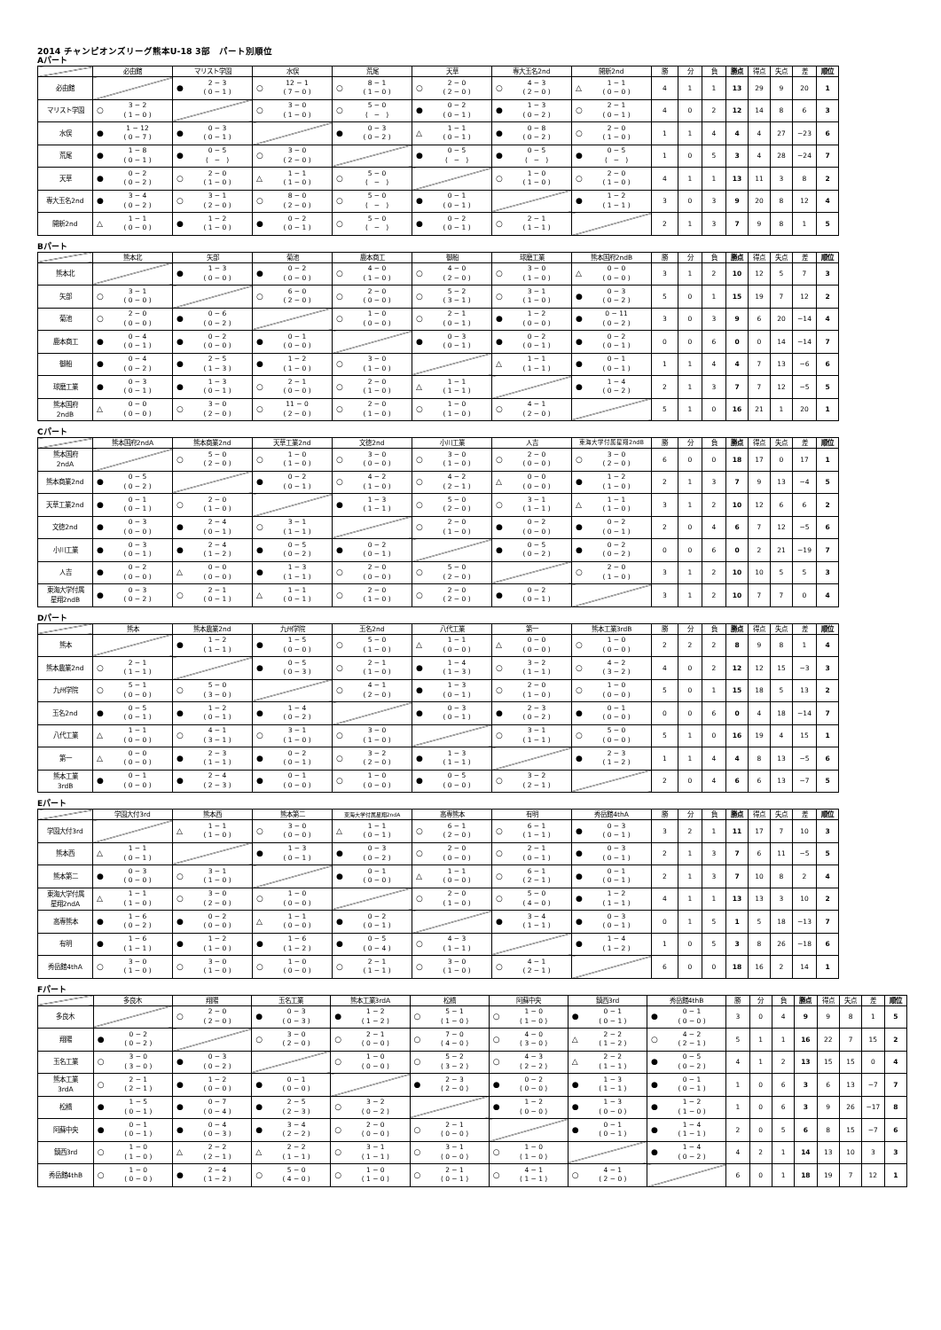2014 チャンピオンズリーグ熊本U-18 3部　パート別順位
Aパート
| | 必由館 | マリスト学園 | 水俣 | 荒尾 | 天草 | 専大玉名2nd | 開新2nd | 勝 | 分 | 負 | 勝点 | 得点 | 失点 | 差 | 順位 |
| --- | --- | --- | --- | --- | --- | --- | --- | --- | --- | --- | --- | --- | --- | --- | --- |
| 必由館 | | ● 2 − 3 ( 0 − 1 ) | ○ 12 − 1 ( 7 − 0 ) | ○ 8 − 1 ( 1 − 0 ) | ○ 2 − 0 ( 2 − 0 ) | ○ 4 − 3 ( 2 − 0 ) | △ 1 − 1 ( 0 − 0 ) | 4 | 1 | 1 | 13 | 29 | 9 | 20 | 1 |
| マリスト学園 | ○ 3 − 2 ( 1 − 0 ) | | ○ 3 − 0 ( 1 − 0 ) | ○ 5 − 0 ( − ) | ● 0 − 2 ( 0 − 1 ) | ● 1 − 3 ( 0 − 2 ) | ○ 2 − 1 ( 0 − 1 ) | 4 | 0 | 2 | 12 | 14 | 8 | 6 | 3 |
| 水俣 | ● 1 − 12 ( 0 − 7 ) | ● 0 − 3 ( 0 − 1 ) | | ● 0 − 3 ( 0 − 2 ) | △ 1 − 1 ( 0 − 1 ) | ● 0 − 8 ( 0 − 2 ) | ○ 2 − 0 ( 1 − 0 ) | 1 | 1 | 4 | 4 | 4 | 27 | −23 | 6 |
| 荒尾 | ● 1 − 8 ( 0 − 1 ) | ● 0 − 5 ( − ) | ○ 3 − 0 ( 2 − 0 ) | | ● 0 − 5 ( − ) | ● 0 − 5 ( − ) | ● 0 − 5 ( − ) | 1 | 0 | 5 | 3 | 4 | 28 | −24 | 7 |
| 天草 | ● 0 − 2 ( 0 − 2 ) | ○ 2 − 0 ( 1 − 0 ) | △ 1 − 1 ( 1 − 0 ) | ○ 5 − 0 ( − ) | | ○ 1 − 0 ( 1 − 0 ) | ○ 2 − 0 ( 1 − 0 ) | 4 | 1 | 1 | 13 | 11 | 3 | 8 | 2 |
| 専大玉名2nd | ● 3 − 4 ( 0 − 2 ) | ○ 3 − 1 ( 2 − 0 ) | ○ 8 − 0 ( 2 − 0 ) | ○ 5 − 0 ( − ) | ● 0 − 1 ( 0 − 1 ) | | ● 1 − 2 ( 1 − 1 ) | 3 | 0 | 3 | 9 | 20 | 8 | 12 | 4 |
| 開新2nd | △ 1 − 1 ( 0 − 0 ) | ● 1 − 2 ( 1 − 0 ) | ● 0 − 2 ( 0 − 1 ) | ○ 5 − 0 ( − ) | ● 0 − 2 ( 0 − 1 ) | ○ 2 − 1 ( 1 − 1 ) | | 2 | 1 | 3 | 7 | 9 | 8 | 1 | 5 |
Bパート
| | 熊本北 | 矢部 | 菊池 | 鹿本商工 | 御船 | 球磨工業 | 熊本国府2ndB | 勝 | 分 | 負 | 勝点 | 得点 | 失点 | 差 | 順位 |
| --- | --- | --- | --- | --- | --- | --- | --- | --- | --- | --- | --- | --- | --- | --- | --- |
| 熊本北 | | ● 1 − 3 ( 0 − 0 ) | ● 0 − 2 ( 0 − 0 ) | ○ 4 − 0 ( 1 − 0 ) | ○ 4 − 0 ( 2 − 0 ) | ○ 3 − 0 ( 1 − 0 ) | △ 0 − 0 ( 0 − 0 ) | 3 | 1 | 2 | 10 | 12 | 5 | 7 | 3 |
| 矢部 | ○ 3 − 1 ( 0 − 0 ) | | ○ 6 − 0 ( 2 − 0 ) | ○ 2 − 0 ( 0 − 0 ) | ○ 5 − 2 ( 3 − 1 ) | ○ 3 − 1 ( 1 − 0 ) | ● 0 − 3 ( 0 − 2 ) | 5 | 0 | 1 | 15 | 19 | 7 | 12 | 2 |
| 菊池 | ○ 2 − 0 ( 0 − 0 ) | ● 0 − 6 ( 0 − 2 ) | | ○ 1 − 0 ( 0 − 0 ) | ○ 2 − 1 ( 0 − 1 ) | ● 1 − 2 ( 0 − 0 ) | ● 0 − 11 ( 0 − 2 ) | 3 | 0 | 3 | 9 | 6 | 20 | −14 | 4 |
| 鹿本商工 | ● 0 − 4 ( 0 − 1 ) | ● 0 − 2 ( 0 − 0 ) | ● 0 − 1 ( 0 − 0 ) | | ● 0 − 3 ( 0 − 1 ) | ● 0 − 2 ( 0 − 1 ) | ● 0 − 2 ( 0 − 1 ) | 0 | 0 | 6 | 0 | 0 | 14 | −14 | 7 |
| 御船 | ● 0 − 4 ( 0 − 2 ) | ● 2 − 5 ( 1 − 3 ) | ● 1 − 2 ( 1 − 0 ) | ○ 3 − 0 ( 1 − 0 ) | | △ 1 − 1 ( 1 − 1 ) | ● 0 − 1 ( 0 − 1 ) | 1 | 1 | 4 | 4 | 7 | 13 | −6 | 6 |
| 球磨工業 | ● 0 − 3 ( 0 − 1 ) | ● 1 − 3 ( 0 − 1 ) | ○ 2 − 1 ( 0 − 0 ) | ○ 2 − 0 ( 1 − 0 ) | △ 1 − 1 ( 1 − 1 ) | | ● 1 − 4 ( 0 − 2 ) | 2 | 1 | 3 | 7 | 7 | 12 | −5 | 5 |
| 熊本国府 2ndB | △ 0 − 0 ( 0 − 0 ) | ○ 3 − 0 ( 2 − 0 ) | ○ 11 − 0 ( 2 − 0 ) | ○ 2 − 0 ( 1 − 0 ) | ○ 1 − 0 ( 1 − 0 ) | ○ 4 − 1 ( 2 − 0 ) | | 5 | 1 | 0 | 16 | 21 | 1 | 20 | 1 |
Cパート
| | 熊本国府2ndA | 熊本商業2nd | 天草工業2nd | 文徳2nd | 小川工業 | 人吉 | 東海大学付属星翔2ndB | 勝 | 分 | 負 | 勝点 | 得点 | 失点 | 差 | 順位 |
| --- | --- | --- | --- | --- | --- | --- | --- | --- | --- | --- | --- | --- | --- | --- | --- |
| 熊本国府 2ndA | | ○ 5 − 0 ( 2 − 0 ) | ○ 1 − 0 ( 1 − 0 ) | ○ 3 − 0 ( 0 − 0 ) | ○ 3 − 0 ( 1 − 0 ) | ○ 2 − 0 ( 0 − 0 ) | ○ 3 − 0 ( 2 − 0 ) | 6 | 0 | 0 | 18 | 17 | 0 | 17 | 1 |
| 熊本商業2nd | ● 0 − 5 ( 0 − 2 ) | | ● 0 − 2 ( 0 − 1 ) | ○ 4 − 2 ( 1 − 0 ) | ○ 4 − 2 ( 2 − 1 ) | △ 0 − 0 ( 0 − 0 ) | ● 1 − 2 ( 1 − 0 ) | 2 | 1 | 3 | 7 | 9 | 13 | −4 | 5 |
| 天草工業2nd | ● 0 − 1 ( 0 − 1 ) | ○ 2 − 0 ( 1 − 0 ) | | ● 1 − 3 ( 1 − 1 ) | ○ 5 − 0 ( 2 − 0 ) | ○ 3 − 1 ( 1 − 1 ) | △ 1 − 1 ( 1 − 0 ) | 3 | 1 | 2 | 10 | 12 | 6 | 6 | 2 |
| 文徳2nd | ● 0 − 3 ( 0 − 0 ) | ● 2 − 4 ( 0 − 1 ) | ○ 3 − 1 ( 1 − 1 ) | | ○ 2 − 0 ( 1 − 0 ) | ● 0 − 2 ( 0 − 0 ) | ● 0 − 2 ( 0 − 1 ) | 2 | 0 | 4 | 6 | 7 | 12 | −5 | 6 |
| 小川工業 | ● 0 − 3 ( 0 − 1 ) | ● 2 − 4 ( 1 − 2 ) | ● 0 − 5 ( 0 − 2 ) | ● 0 − 2 ( 0 − 1 ) | | ● 0 − 5 ( 0 − 2 ) | ● 0 − 2 ( 0 − 2 ) | 0 | 0 | 6 | 0 | 2 | 21 | −19 | 7 |
| 人吉 | ● 0 − 2 ( 0 − 0 ) | △ 0 − 0 ( 0 − 0 ) | ● 1 − 3 ( 1 − 1 ) | ○ 2 − 0 ( 0 − 0 ) | ○ 5 − 0 ( 2 − 0 ) | | ○ 2 − 0 ( 1 − 0 ) | 3 | 1 | 2 | 10 | 10 | 5 | 5 | 3 |
| 東海大学付属 星翔2ndB | ● 0 − 3 ( 0 − 2 ) | ○ 2 − 1 ( 0 − 1 ) | △ 1 − 1 ( 0 − 1 ) | ○ 2 − 0 ( 1 − 0 ) | ○ 2 − 0 ( 2 − 0 ) | ● 0 − 2 ( 0 − 1 ) | | 3 | 1 | 2 | 10 | 7 | 7 | 0 | 4 |
Dパート
| | 熊本 | 熊本農業2nd | 九州学院 | 玉名2nd | 八代工業 | 第一 | 熊本工業3rdB | 勝 | 分 | 負 | 勝点 | 得点 | 失点 | 差 | 順位 |
| --- | --- | --- | --- | --- | --- | --- | --- | --- | --- | --- | --- | --- | --- | --- | --- |
| 熊本 | | ● 1 − 2 ( 1 − 1 ) | ● 1 − 5 ( 0 − 0 ) | ○ 5 − 0 ( 1 − 0 ) | △ 1 − 1 ( 0 − 0 ) | △ 0 − 0 ( 0 − 0 ) | ○ 1 − 0 ( 0 − 0 ) | 2 | 2 | 2 | 8 | 9 | 8 | 1 | 4 |
| 熊本農業2nd | ○ 2 − 1 ( 1 − 1 ) | | ● 0 − 5 ( 0 − 3 ) | ○ 2 − 1 ( 1 − 0 ) | ● 1 − 4 ( 1 − 3 ) | ○ 3 − 2 ( 1 − 1 ) | ○ 4 − 2 ( 3 − 2 ) | 4 | 0 | 2 | 12 | 12 | 15 | −3 | 3 |
| 九州学院 | ○ 5 − 1 ( 0 − 0 ) | ○ 5 − 0 ( 3 − 0 ) | | ○ 4 − 1 ( 2 − 0 ) | ● 1 − 3 ( 0 − 1 ) | ○ 2 − 0 ( 1 − 0 ) | ○ 1 − 0 ( 0 − 0 ) | 5 | 0 | 1 | 15 | 18 | 5 | 13 | 2 |
| 玉名2nd | ● 0 − 5 ( 0 − 1 ) | ● 1 − 2 ( 0 − 1 ) | ● 1 − 4 ( 0 − 2 ) | | ● 0 − 3 ( 0 − 1 ) | ● 2 − 3 ( 0 − 2 ) | ● 0 − 1 ( 0 − 0 ) | 0 | 0 | 6 | 0 | 4 | 18 | −14 | 7 |
| 八代工業 | △ 1 − 1 ( 0 − 0 ) | ○ 4 − 1 ( 3 − 1 ) | ○ 3 − 1 ( 1 − 0 ) | ○ 3 − 0 ( 1 − 0 ) | | ○ 3 − 1 ( 1 − 1 ) | ○ 5 − 0 ( 0 − 0 ) | 5 | 1 | 0 | 16 | 19 | 4 | 15 | 1 |
| 第一 | △ 0 − 0 ( 0 − 0 ) | ● 2 − 3 ( 1 − 1 ) | ● 0 − 2 ( 0 − 1 ) | ○ 3 − 2 ( 2 − 0 ) | ● 1 − 3 ( 1 − 1 ) | | ● 2 − 3 ( 1 − 2 ) | 1 | 1 | 4 | 4 | 8 | 13 | −5 | 6 |
| 熊本工業 3rdB | ● 0 − 1 ( 0 − 0 ) | ● 2 − 4 ( 2 − 3 ) | ● 0 − 1 ( 0 − 0 ) | ○ 1 − 0 ( 0 − 0 ) | ● 0 − 5 ( 0 − 0 ) | ○ 3 − 2 ( 2 − 1 ) | | 2 | 0 | 4 | 6 | 6 | 13 | −7 | 5 |
Eパート
| | 学園大付3rd | 熊本西 | 熊本第二 | 東海大学付属星翔2ndA | 高専熊本 | 有明 | 秀岳館4thA | 勝 | 分 | 負 | 勝点 | 得点 | 失点 | 差 | 順位 |
| --- | --- | --- | --- | --- | --- | --- | --- | --- | --- | --- | --- | --- | --- | --- | --- |
| 学園大付3rd | | △ 1 − 1 ( 1 − 0 ) | ○ 3 − 0 ( 0 − 0 ) | △ 1 − 1 ( 0 − 1 ) | ○ 6 − 1 ( 2 − 0 ) | ○ 6 − 1 ( 1 − 1 ) | ● 0 − 3 ( 0 − 1 ) | 3 | 2 | 1 | 11 | 17 | 7 | 10 | 3 |
| 熊本西 | △ 1 − 1 ( 0 − 1 ) | | ● 1 − 3 ( 0 − 1 ) | ● 0 − 3 ( 0 − 2 ) | ○ 2 − 0 ( 0 − 0 ) | ○ 2 − 1 ( 0 − 1 ) | ● 0 − 3 ( 0 − 1 ) | 2 | 1 | 3 | 7 | 6 | 11 | −5 | 5 |
| 熊本第二 | ● 0 − 3 ( 0 − 0 ) | ○ 3 − 1 ( 1 − 0 ) | | ● 0 − 1 ( 0 − 0 ) | △ 1 − 1 ( 0 − 0 ) | ○ 6 − 1 ( 2 − 1 ) | ● 0 − 1 ( 0 − 1 ) | 2 | 1 | 3 | 7 | 10 | 8 | 2 | 4 |
| 東海大学付属 星翔2ndA | △ 1 − 1 ( 1 − 0 ) | ○ 3 − 0 ( 2 − 0 ) | ○ 1 − 0 ( 0 − 0 ) | | ○ 2 − 0 ( 1 − 0 ) | ○ 5 − 0 ( 4 − 0 ) | ● 1 − 2 ( 1 − 1 ) | 4 | 1 | 1 | 13 | 13 | 3 | 10 | 2 |
| 高専熊本 | ● 1 − 6 ( 0 − 2 ) | ● 0 − 2 ( 0 − 0 ) | △ 1 − 1 ( 0 − 0 ) | ● 0 − 2 ( 0 − 1 ) | | ● 3 − 4 ( 1 − 1 ) | ● 0 − 3 ( 0 − 1 ) | 0 | 1 | 5 | 1 | 5 | 18 | −13 | 7 |
| 有明 | ● 1 − 6 ( 1 − 1 ) | ● 1 − 2 ( 1 − 0 ) | ● 1 − 6 ( 1 − 2 ) | ● 0 − 5 ( 0 − 4 ) | ○ 4 − 3 ( 1 − 1 ) | | ● 1 − 4 ( 1 − 2 ) | 1 | 0 | 5 | 3 | 8 | 26 | −18 | 6 |
| 秀岳館4thA | ○ 3 − 0 ( 1 − 0 ) | ○ 3 − 0 ( 1 − 0 ) | ○ 1 − 0 ( 0 − 0 ) | ○ 2 − 1 ( 1 − 1 ) | ○ 3 − 0 ( 1 − 0 ) | ○ 4 − 1 ( 2 − 1 ) | | 6 | 0 | 0 | 18 | 16 | 2 | 14 | 1 |
Fパート
| | 多良木 | 翔陽 | 玉名工業 | 熊本工業3rdA | 松橋 | 阿蘇中央 | 鎮西3rd | 秀岳館4thB | 勝 | 分 | 負 | 勝点 | 得点 | 失点 | 差 | 順位 |
| --- | --- | --- | --- | --- | --- | --- | --- | --- | --- | --- | --- | --- | --- | --- | --- | --- |
| 多良木 | | ○ 2 − 0 ( 2 − 0 ) | ● 0 − 3 ( 0 − 3 ) | ● 1 − 2 ( 1 − 2 ) | ○ 5 − 1 ( 1 − 0 ) | ○ 1 − 0 ( 1 − 0 ) | ● 0 − 1 ( 0 − 1 ) | ● 0 − 1 ( 0 − 0 ) | 3 | 0 | 4 | 9 | 9 | 8 | 1 | 5 |
| 翔陽 | ● 0 − 2 ( 0 − 2 ) | | ○ 3 − 0 ( 2 − 0 ) | ○ 2 − 1 ( 0 − 0 ) | ○ 7 − 0 ( 4 − 0 ) | ○ 4 − 0 ( 3 − 0 ) | △ 2 − 2 ( 1 − 2 ) | ○ 4 − 2 ( 2 − 1 ) | 5 | 1 | 1 | 16 | 22 | 7 | 15 | 2 |
| 玉名工業 | ○ 3 − 0 ( 3 − 0 ) | ● 0 − 3 ( 0 − 2 ) | | ○ 1 − 0 ( 0 − 0 ) | ○ 5 − 2 ( 3 − 2 ) | ○ 4 − 3 ( 2 − 2 ) | △ 2 − 2 ( 1 − 1 ) | ● 0 − 5 ( 0 − 2 ) | 4 | 1 | 2 | 13 | 15 | 15 | 0 | 4 |
| 熊本工業 3rdA | ○ 2 − 1 ( 2 − 1 ) | ● 1 − 2 ( 0 − 0 ) | ● 0 − 1 ( 0 − 0 ) | | ● 2 − 3 ( 2 − 0 ) | ● 0 − 2 ( 0 − 0 ) | ● 1 − 3 ( 1 − 1 ) | ● 0 − 1 ( 0 − 1 ) | 1 | 0 | 6 | 3 | 6 | 13 | −7 | 7 |
| 松橋 | ● 1 − 5 ( 0 − 1 ) | ● 0 − 7 ( 0 − 4 ) | ● 2 − 5 ( 2 − 3 ) | ○ 3 − 2 ( 0 − 2 ) | | ● 1 − 2 ( 0 − 0 ) | ● 1 − 3 ( 0 − 0 ) | ● 1 − 2 ( 1 − 0 ) | 1 | 0 | 6 | 3 | 9 | 26 | −17 | 8 |
| 阿蘇中央 | ● 0 − 1 ( 0 − 1 ) | ● 0 − 4 ( 0 − 3 ) | ● 3 − 4 ( 2 − 2 ) | ○ 2 − 0 ( 0 − 0 ) | ○ 2 − 1 ( 0 − 0 ) | | ● 0 − 1 ( 0 − 1 ) | ● 1 − 4 ( 1 − 1 ) | 2 | 0 | 5 | 6 | 8 | 15 | −7 | 6 |
| 鎮西3rd | ○ 1 − 0 ( 1 − 0 ) | △ 2 − 2 ( 2 − 1 ) | △ 2 − 2 ( 1 − 1 ) | ○ 3 − 1 ( 1 − 1 ) | ○ 3 − 1 ( 0 − 0 ) | ○ 1 − 0 ( 1 − 0 ) | | ● 1 − 4 ( 0 − 2 ) | 4 | 2 | 1 | 14 | 13 | 10 | 3 | 3 |
| 秀岳館4thB | ○ 1 − 0 ( 0 − 0 ) | ● 2 − 4 ( 1 − 2 ) | ○ 5 − 0 ( 4 − 0 ) | ○ 1 − 0 ( 1 − 0 ) | ○ 2 − 1 ( 0 − 1 ) | ○ 4 − 1 ( 1 − 1 ) | ○ 4 − 1 ( 2 − 0 ) | | 6 | 0 | 1 | 18 | 19 | 7 | 12 | 1 |